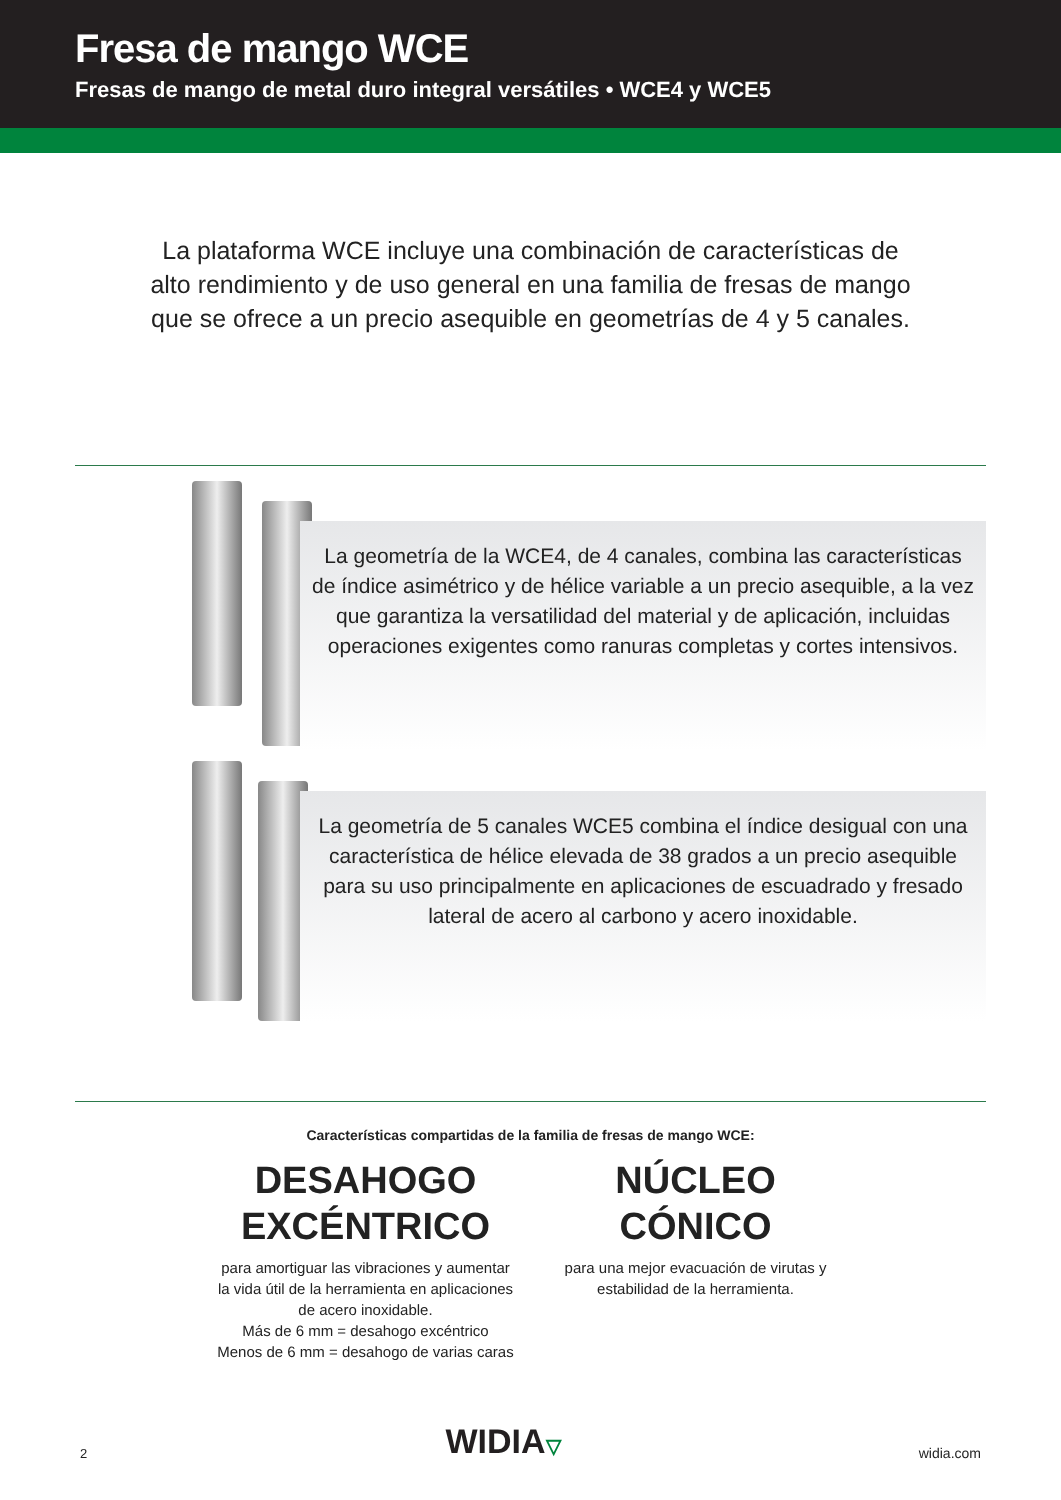Fresa de mango WCE
Fresas de mango de metal duro integral versátiles • WCE4 y WCE5
La plataforma WCE incluye una combinación de características de alto rendimiento y de uso general en una familia de fresas de mango que se ofrece a un precio asequible en geometrías de 4 y 5 canales.
La geometría de la WCE4, de 4 canales, combina las características de índice asimétrico y de hélice variable a un precio asequible, a la vez que garantiza la versatilidad del material y de aplicación, incluidas operaciones exigentes como ranuras completas y cortes intensivos.
La geometría de 5 canales WCE5 combina el índice desigual con una característica de hélice elevada de 38 grados a un precio asequible para su uso principalmente en aplicaciones de escuadrado y fresado lateral de acero al carbono y acero inoxidable.
Características compartidas de la familia de fresas de mango WCE:
DESAHOGO EXCÉNTRICO
para amortiguar las vibraciones y aumentar la vida útil de la herramienta en aplicaciones de acero inoxidable.
Más de 6 mm = desahogo excéntrico
Menos de 6 mm = desahogo de varias caras
NÚCLEO CÓNICO
para una mejor evacuación de virutas y estabilidad de la herramienta.
2 WIDIA▽ widia.com